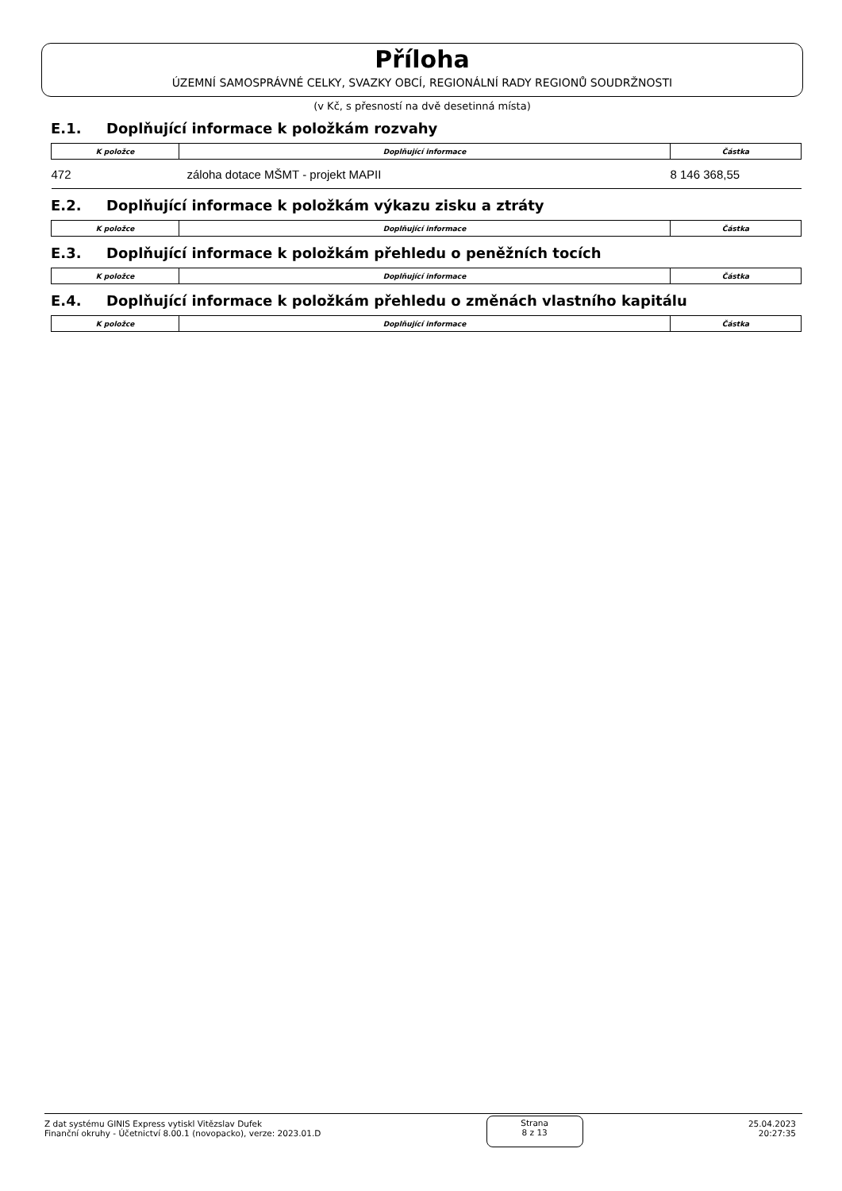Příloha
ÚZEMNÍ SAMOSPRÁVNÉ CELKY, SVAZKY OBCÍ, REGIONÁLNÍ RADY REGIONŮ SOUDRŽNOSTI
(v Kč, s přesností na dvě desetinná místa)
E.1. Doplňující informace k položkám rozvahy
| K položce | Doplňující informace | Částka |
| --- | --- | --- |
| 472 | záloha dotace MŠMT - projekt MAPII | 8 146 368,55 |
E.2. Doplňující informace k položkám výkazu zisku a ztráty
| K položce | Doplňující informace | Částka |
| --- | --- | --- |
E.3. Doplňující informace k položkám přehledu o peněžních tocích
| K položce | Doplňující informace | Částka |
| --- | --- | --- |
E.4. Doplňující informace k položkám přehledu o změnách vlastního kapitálu
| K položce | Doplňující informace | Částka |
| --- | --- | --- |
Z dat systému GINIS Express vytiskl Vitězslav Dufek
Finanční okruhy - Účetnictví 8.00.1 (novopacko), verze: 2023.01.D
Strana
8 z 13
25.04.2023
20:27:35